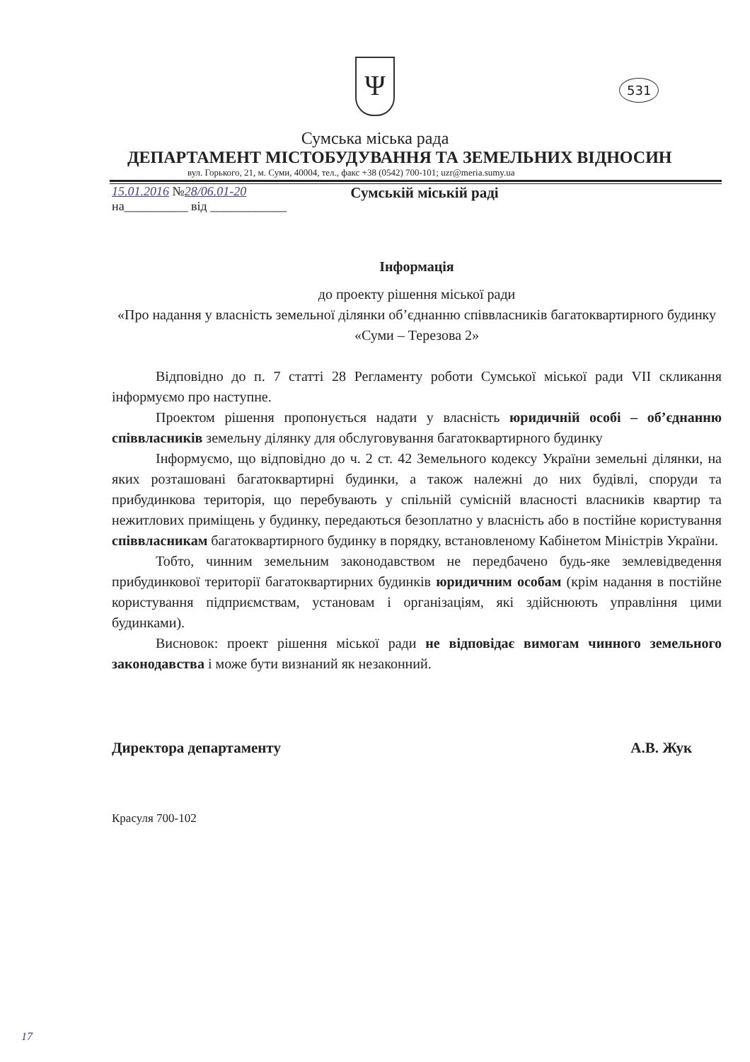Ψ
531
Сумська міська рада
ДЕПАРТАМЕНТ МІСТОБУДУВАННЯ ТА ЗЕМЕЛЬНИХ ВІДНОСИН
вул. Горького, 21, м. Суми, 40004, тел., факс +38 (0542) 700-101; uzr@meria.sumy.ua
15.01.2016 №28/06.01-20
на__________ від ____________
Сумській міській раді
Інформація
до проекту рішення міської ради
«Про надання у власність земельної ділянки об’єднанню співвласників багатоквартирного будинку «Суми – Терезова 2»
Відповідно до п. 7 статті 28 Регламенту роботи Сумської міської ради VII скликання інформуємо про наступне.
Проектом рішення пропонується надати у власність юридичній особі – об’єднанню співвласників земельну ділянку для обслуговування багатоквартирного будинку
Інформуємо, що відповідно до ч. 2 ст. 42 Земельного кодексу України земельні ділянки, на яких розташовані багатоквартирні будинки, а також належні до них будівлі, споруди та прибудинкова територія, що перебувають у спільній сумісній власності власників квартир та нежитлових приміщень у будинку, передаються безоплатно у власність або в постійне користування співвласникам багатоквартирного будинку в порядку, встановленому Кабінетом Міністрів України.
Тобто, чинним земельним законодавством не передбачено будь-яке землевідведення прибудинкової території багатоквартирних будинків юридичним особам (крім надання в постійне користування підприємствам, установам і організаціям, які здійснюють управління цими будинками).
Висновок: проект рішення міської ради не відповідає вимогам чинного земельного законодавства і може бути визнаний як незаконний.
Директора департаменту А.В. Жук
Красуля 700-102
17